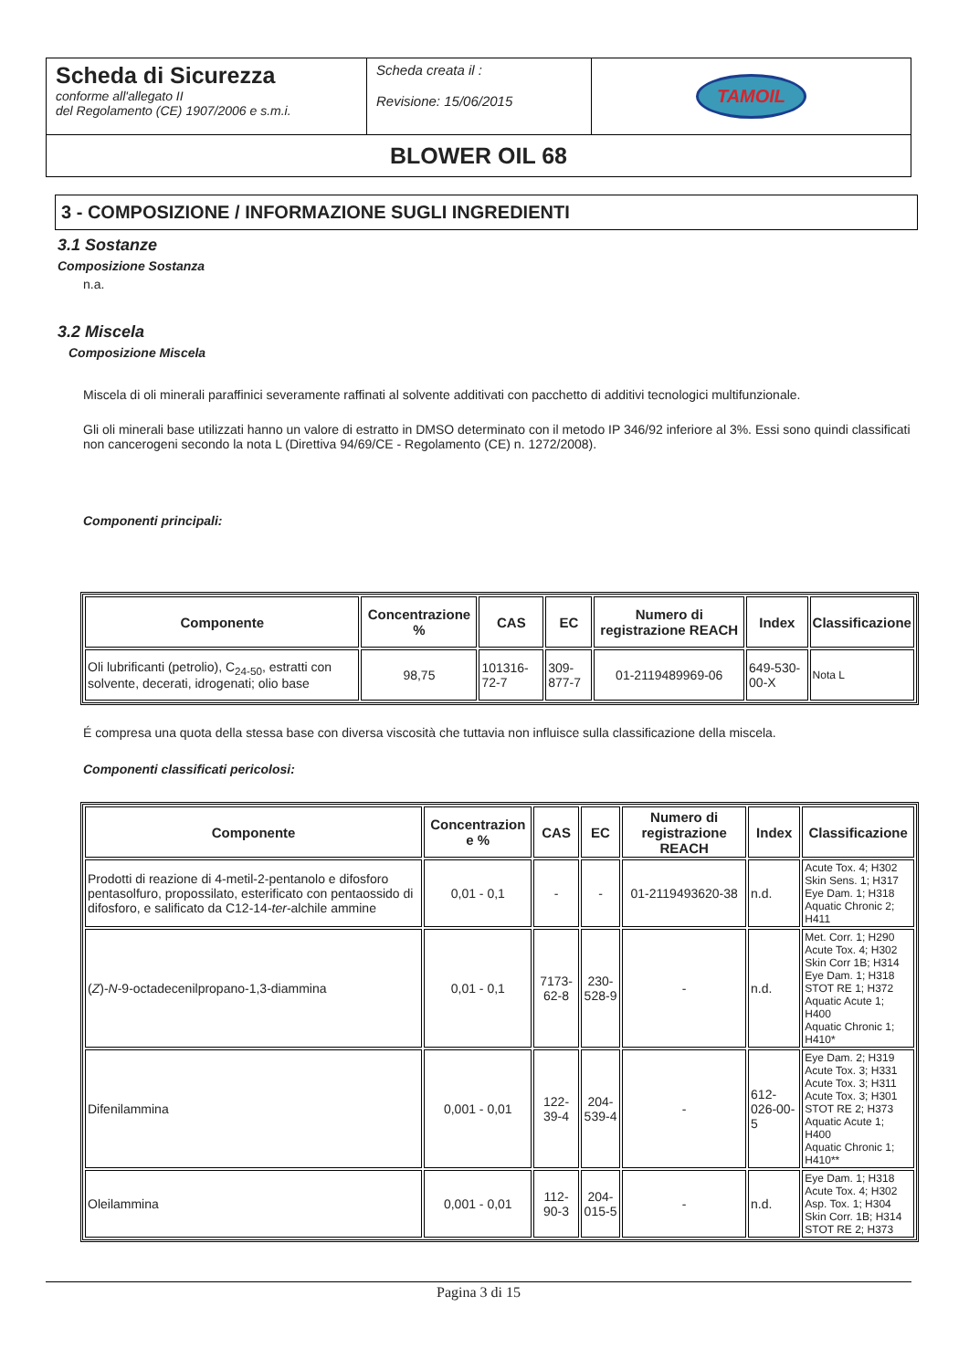| Scheda di Sicurezza conforme all'allegato II del Regolamento (CE) 1907/2006 e s.m.i. | Scheda creata il : Revisione: 15/06/2015 | TAMOIL |
| BLOWER OIL 68 | | |
3 - COMPOSIZIONE / INFORMAZIONE SUGLI INGREDIENTI
3.1 Sostanze
Composizione Sostanza
n.a.
3.2 Miscela
Composizione Miscela
Miscela di oli minerali paraffinici severamente raffinati al solvente additivati con pacchetto di additivi tecnologici multifunzionale.
Gli oli minerali base utilizzati hanno un valore di estratto in DMSO determinato con il metodo IP 346/92 inferiore al 3%. Essi sono quindi classificati non cancerogeni secondo la nota L (Direttiva 94/69/CE - Regolamento (CE) n. 1272/2008).
Componenti principali:
| Componente | Concentrazione % | CAS | EC | Numero di registrazione REACH | Index | Classificazione |
| --- | --- | --- | --- | --- | --- | --- |
| Oli lubrificanti (petrolio), C<sub>24-50</sub>, estratti con solvente, decerati, idrogenati; olio base | 98,75 | 101316-72-7 | 309-877-7 | 01-2119489969-06 | 649-530-00-X | Nota L |
É compresa una quota della stessa base con diversa viscosità che tuttavia non influisce sulla classificazione della miscela.
Componenti classificati pericolosi:
| Componente | Concentrazion e % | CAS | EC | Numero di registrazione REACH | Index | Classificazione |
| --- | --- | --- | --- | --- | --- | --- |
| Prodotti di reazione di 4-metil-2-pentanolo e difosforo pentasolfuro, propossilato, esterificato con pentaossido di difosforo, e salificato da C12-14- ter -alchile ammine | 0,01 - 0,1 | - | - | 01-2119493620-38 | n.d. | Acute Tox. 4; H302 Skin Sens. 1; H317 Eye Dam. 1; H318 Aquatic Chronic 2; H411 |
| ( Z )- N -9-octadecenilpropano-1,3-diammina | 0,01 - 0,1 | 7173-62-8 | 230-528-9 | - | n.d. | Met. Corr. 1; H290 Acute Tox. 4; H302 Skin Corr 1B; H314 Eye Dam. 1; H318 STOT RE 1; H372 Aquatic Acute 1; H400 Aquatic Chronic 1; H410* |
| Difenilammina | 0,001 - 0,01 | 122-39-4 | 204-539-4 | - | 612-026-00-5 | Eye Dam. 2; H319 Acute Tox. 3; H331 Acute Tox. 3; H311 Acute Tox. 3; H301 STOT RE 2; H373 Aquatic Acute 1; H400 Aquatic Chronic 1; H410** |
| Oleilammina | 0,001 - 0,01 | 112-90-3 | 204-015-5 | - | n.d. | Eye Dam. 1; H318 Acute Tox. 4; H302 Asp. Tox. 1; H304 Skin Corr. 1B; H314 STOT RE 2; H373 |
Pagina 3 di 15